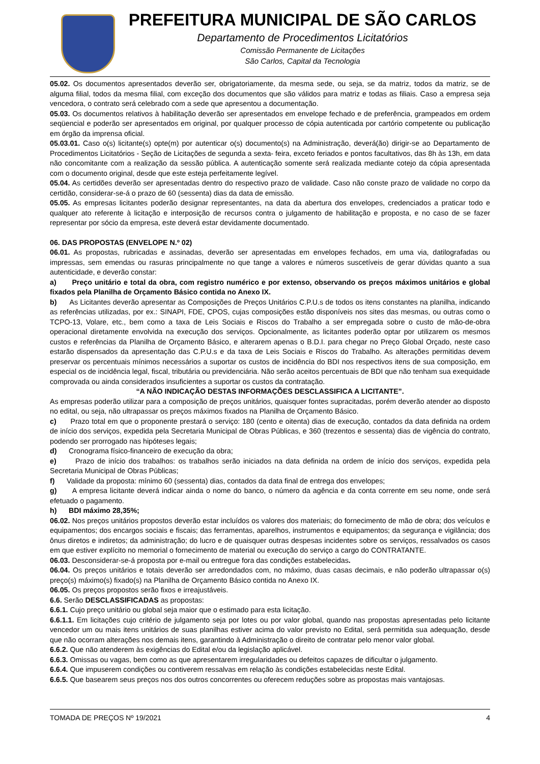PREFEITURA MUNICIPAL DE SÃO CARLOS
Departamento de Procedimentos Licitatórios
Comissão Permanente de Licitações
São Carlos, Capital da Tecnologia
05.02. Os documentos apresentados deverão ser, obrigatoriamente, da mesma sede, ou seja, se da matriz, todos da matriz, se de alguma filial, todos da mesma filial, com exceção dos documentos que são válidos para matriz e todas as filiais. Caso a empresa seja vencedora, o contrato será celebrado com a sede que apresentou a documentação.
05.03. Os documentos relativos à habilitação deverão ser apresentados em envelope fechado e de preferência, grampeados em ordem seqüencial e poderão ser apresentados em original, por qualquer processo de cópia autenticada por cartório competente ou publicação em órgão da imprensa oficial.
05.03.01. Caso o(s) licitante(s) opte(m) por autenticar o(s) documento(s) na Administração, deverá(ão) dirigir-se ao Departamento de Procedimentos Licitatórios - Seção de Licitações de segunda a sexta- feira, exceto feriados e pontos facultativos, das 8h às 13h, em data não concomitante com a realização da sessão pública. A autenticação somente será realizada mediante cotejo da cópia apresentada com o documento original, desde que este esteja perfeitamente legível.
05.04. As certidões deverão ser apresentadas dentro do respectivo prazo de validade. Caso não conste prazo de validade no corpo da certidão, considerar-se-á o prazo de 60 (sessenta) dias da data de emissão.
05.05. As empresas licitantes poderão designar representantes, na data da abertura dos envelopes, credenciados a praticar todo e qualquer ato referente à licitação e interposição de recursos contra o julgamento de habilitação e proposta, e no caso de se fazer representar por sócio da empresa, este deverá estar devidamente documentado.
06. DAS PROPOSTAS (ENVELOPE N.º 02)
06.01. As propostas, rubricadas e assinadas, deverão ser apresentadas em envelopes fechados, em uma via, datilografadas ou impressas, sem emendas ou rasuras principalmente no que tange a valores e números suscetíveis de gerar dúvidas quanto a sua autenticidade, e deverão constar:
a) Preço unitário e total da obra, com registro numérico e por extenso, observando os preços máximos unitários e global fixados pela Planilha de Orçamento Básico contida no Anexo IX.
b) As Licitantes deverão apresentar as Composições de Preços Unitários C.P.U.s de todos os itens constantes na planilha, indicando as referências utilizadas, por ex.: SINAPI, FDE, CPOS, cujas composições estão disponíveis nos sites das mesmas, ou outras como o TCPO-13, Volare, etc., bem como a taxa de Leis Sociais e Riscos do Trabalho a ser empregada sobre o custo de mão-de-obra operacional diretamente envolvida na execução dos serviços. Opcionalmente, as licitantes poderão optar por utilizarem os mesmos custos e referências da Planilha de Orçamento Básico, e alterarem apenas o B.D.I. para chegar no Preço Global Orçado, neste caso estarão dispensados da apresentação das C.P.U.s e da taxa de Leis Sociais e Riscos do Trabalho. As alterações permitidas devem preservar os percentuais mínimos necessários a suportar os custos de incidência do BDI nos respectivos itens de sua composição, em especial os de incidência legal, fiscal, tributária ou previdenciária. Não serão aceitos percentuais de BDI que não tenham sua exequidade comprovada ou ainda considerados insuficientes a suportar os custos da contratação.
“A NÃO INDICAÇÃO DESTAS INFORMAÇÕES DESCLASSIFICA A LICITANTE”.
As empresas poderão utilizar para a composição de preços unitários, quaisquer fontes supracitadas, porém deverão atender ao disposto no edital, ou seja, não ultrapassar os preços máximos fixados na Planilha de Orçamento Básico.
c) Prazo total em que o proponente prestará o serviço: 180 (cento e oitenta) dias de execução, contados da data definida na ordem de início dos serviços, expedida pela Secretaria Municipal de Obras Públicas, e 360 (trezentos e sessenta) dias de vigência do contrato, podendo ser prorrogado nas hipóteses legais;
d) Cronograma físico-financeiro de execução da obra;
e) Prazo de início dos trabalhos: os trabalhos serão iniciados na data definida na ordem de início dos serviços, expedida pela Secretaria Municipal de Obras Públicas;
f) Validade da proposta: mínimo 60 (sessenta) dias, contados da data final de entrega dos envelopes;
g) A empresa licitante deverá indicar ainda o nome do banco, o número da agência e da conta corrente em seu nome, onde será efetuado o pagamento.
h) BDI máximo 28,35%;
06.02. Nos preços unitários propostos deverão estar incluídos os valores dos materiais; do fornecimento de mão de obra; dos veículos e equipamentos; dos encargos sociais e fiscais; das ferramentas, aparelhos, instrumentos e equipamentos; da segurança e vigilância; dos ônus diretos e indiretos; da administração; do lucro e de quaisquer outras despesas incidentes sobre os serviços, ressalvados os casos em que estiver explícito no memorial o fornecimento de material ou execução do serviço a cargo do CONTRATANTE.
06.03. Desconsiderar-se-á proposta por e-mail ou entregue fora das condições estabelecidas.
06.04. Os preços unitários e totais deverão ser arredondados com, no máximo, duas casas decimais, e não poderão ultrapassar o(s) preço(s) máximo(s) fixado(s) na Planilha de Orçamento Básico contida no Anexo IX.
06.05. Os preços propostos serão fixos e irreajustáveis.
6.6. Serão DESCLASSIFICADAS as propostas:
6.6.1. Cujo preço unitário ou global seja maior que o estimado para esta licitação.
6.6.1.1. Em licitações cujo critério de julgamento seja por lotes ou por valor global, quando nas propostas apresentadas pelo licitante vencedor um ou mais itens unitários de suas planilhas estiver acima do valor previsto no Edital, será permitida sua adequação, desde que não ocorram alterações nos demais itens, garantindo à Administração o direito de contratar pelo menor valor global.
6.6.2. Que não atenderem às exigências do Edital e/ou da legislação aplicável.
6.6.3. Omissas ou vagas, bem como as que apresentarem irregularidades ou defeitos capazes de dificultar o julgamento.
6.6.4. Que impuserem condições ou contiverem ressalvas em relação às condições estabelecidas neste Edital.
6.6.5. Que basearem seus preços nos dos outros concorrentes ou oferecem reduções sobre as propostas mais vantajosas.
TOMADA DE PREÇOS Nº 19/2021 4